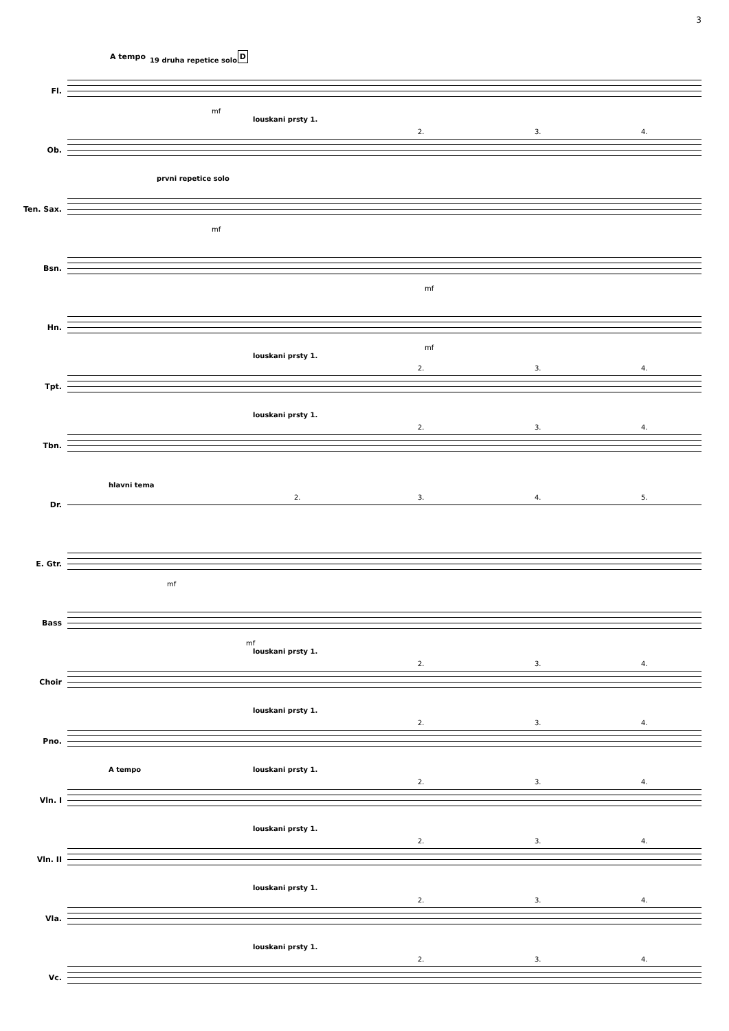3
A tempo D
Fl.
19 druha repetice solo
mf
Ob.
louskani prsty 1.
2. 3. 4.
Ten. Sax.
prvni repetice solo
mf
Bsn.
mf
Hn.
mf
Tpt.
louskani prsty 1.
2. 3. 4.
Tbn.
louskani prsty 1.
2. 3. 4.
Dr.
hlavni tema
2. 3. 4. 5.
E. Gtr.
mf
Bass
mf
Choir
louskani prsty 1.
2. 3. 4.
Pno.
louskani prsty 1.
2. 3. 4.
Vln. I
A tempo louskani prsty 1.
2. 3. 4.
Vln. II
louskani prsty 1.
2. 3. 4.
Vla.
louskani prsty 1.
2. 3. 4.
Vc.
louskani prsty 1.
2. 3. 4.